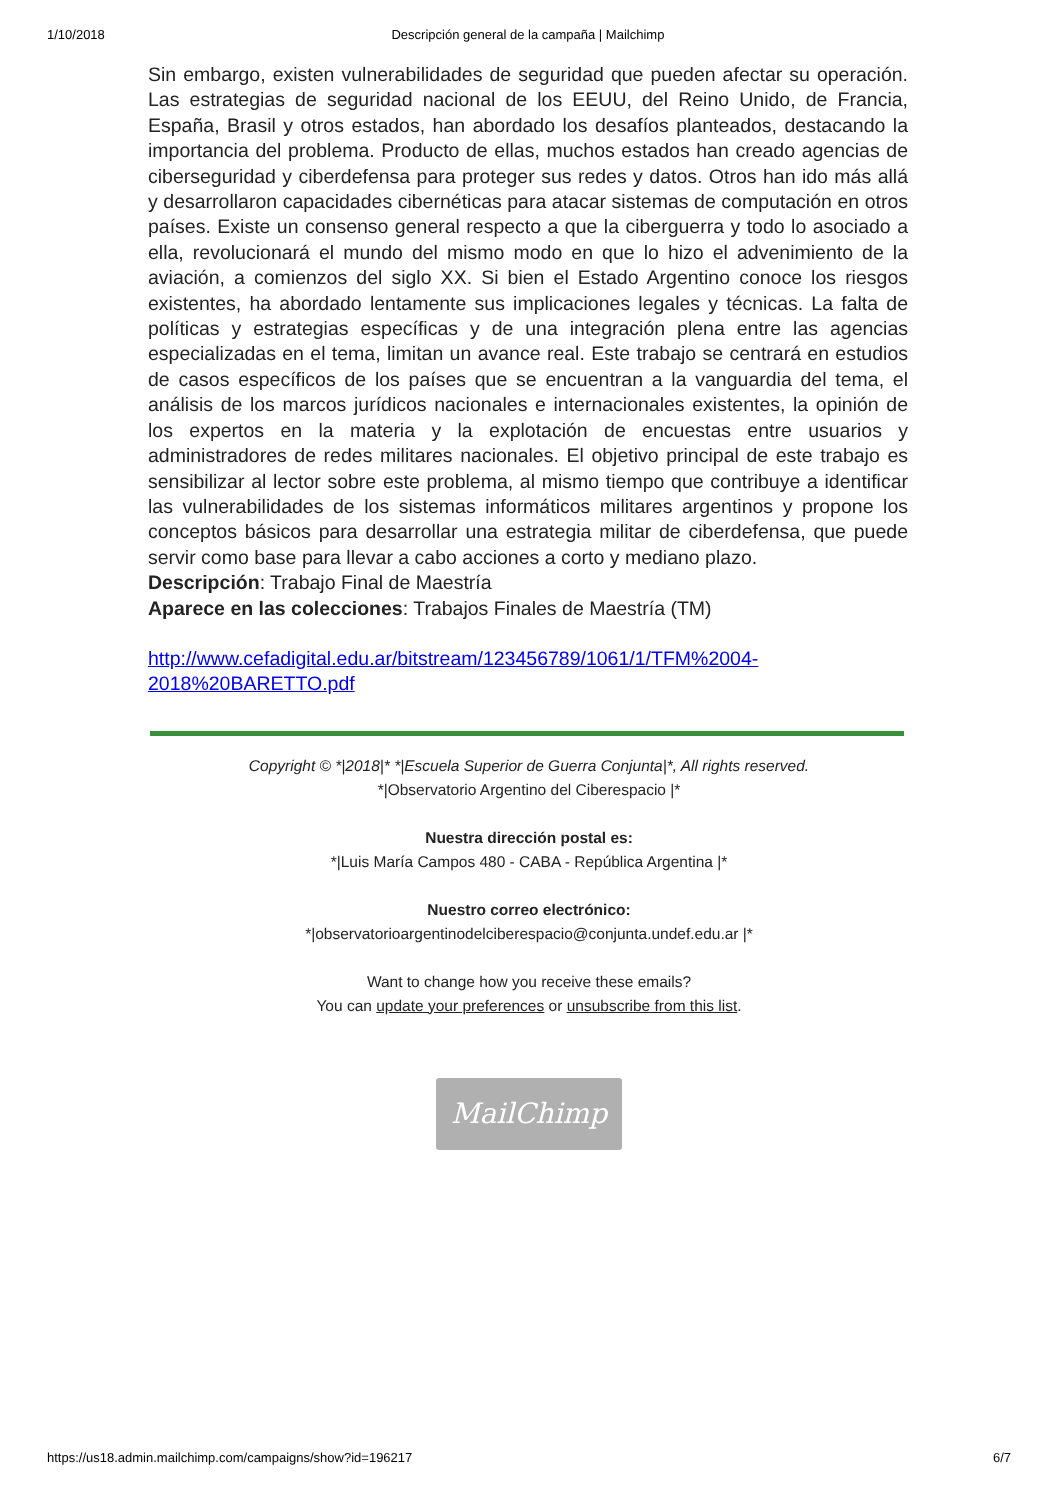1/10/2018 Descripción general de la campaña | Mailchimp
Sin embargo, existen vulnerabilidades de seguridad que pueden afectar su operación. Las estrategias de seguridad nacional de los EEUU, del Reino Unido, de Francia, España, Brasil y otros estados, han abordado los desafíos planteados, destacando la importancia del problema. Producto de ellas, muchos estados han creado agencias de ciberseguridad y ciberdefensa para proteger sus redes y datos. Otros han ido más allá y desarrollaron capacidades cibernéticas para atacar sistemas de computación en otros países. Existe un consenso general respecto a que la ciberguerra y todo lo asociado a ella, revolucionará el mundo del mismo modo en que lo hizo el advenimiento de la aviación, a comienzos del siglo XX. Si bien el Estado Argentino conoce los riesgos existentes, ha abordado lentamente sus implicaciones legales y técnicas. La falta de políticas y estrategias específicas y de una integración plena entre las agencias especializadas en el tema, limitan un avance real. Este trabajo se centrará en estudios de casos específicos de los países que se encuentran a la vanguardia del tema, el análisis de los marcos jurídicos nacionales e internacionales existentes, la opinión de los expertos en la materia y la explotación de encuestas entre usuarios y administradores de redes militares nacionales. El objetivo principal de este trabajo es sensibilizar al lector sobre este problema, al mismo tiempo que contribuye a identificar las vulnerabilidades de los sistemas informáticos militares argentinos y propone los conceptos básicos para desarrollar una estrategia militar de ciberdefensa, que puede servir como base para llevar a cabo acciones a corto y mediano plazo.
Descripción: Trabajo Final de Maestría
Aparece en las colecciones: Trabajos Finales de Maestría (TM)
http://www.cefadigital.edu.ar/bitstream/123456789/1061/1/TFM%2004-2018%20BARETTO.pdf
Copyright © *|2018|* *|Escuela Superior de Guerra Conjunta|*, All rights reserved.
*|Observatorio Argentino del Ciberespacio |*
Nuestra dirección postal es:
*|Luis María Campos 480 - CABA - República Argentina |*
Nuestro correo electrónico:
*|observatorioargentinodelciberespacio@conjunta.undef.edu.ar |*
Want to change how you receive these emails?
You can update your preferences or unsubscribe from this list.
MailChimp
https://us18.admin.mailchimp.com/campaigns/show?id=196217 6/7